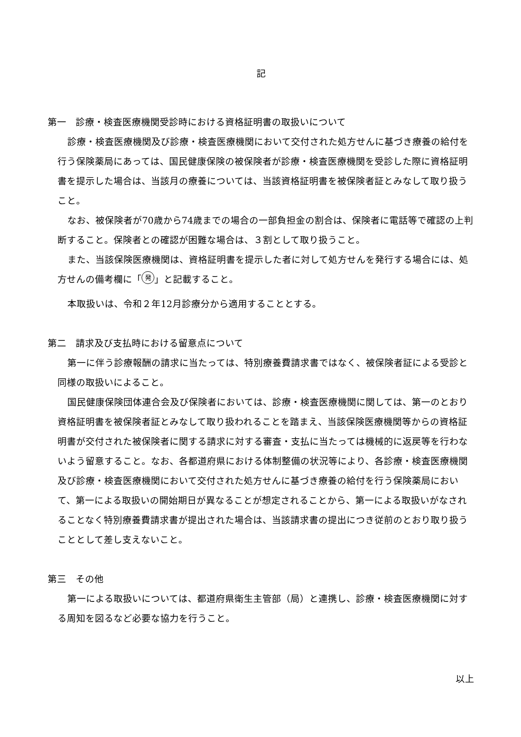記
第一　診療・検査医療機関受診時における資格証明書の取扱いについて
診療・検査医療機関及び診療・検査医療機関において交付された処方せんに基づき療養の給付を行う保険薬局にあっては、国民健康保険の被保険者が診療・検査医療機関を受診した際に資格証明書を提示した場合は、当該月の療養については、当該資格証明書を被保険者証とみなして取り扱うこと。
なお、被保険者が70歳から74歳までの場合の一部負担金の割合は、保険者に電話等で確認の上判断すること。保険者との確認が困難な場合は、３割として取り扱うこと。
また、当該保険医療機関は、資格証明書を提示した者に対して処方せんを発行する場合には、処方せんの備考欄に「 発 」と記載すること。
本取扱いは、令和２年12月診療分から適用することとする。
第二　請求及び支払時における留意点について
第一に伴う診療報酬の請求に当たっては、特別療養費請求書ではなく、被保険者証による受診と同様の取扱いによること。
国民健康保険団体連合会及び保険者においては、診療・検査医療機関に関しては、第一のとおり資格証明書を被保険者証とみなして取り扱われることを踏まえ、当該保険医療機関等からの資格証明書が交付された被保険者に関する請求に対する審査・支払に当たっては機械的に返戻等を行わないよう留意すること。なお、各都道府県における体制整備の状況等により、各診療・検査医療機関及び診療・検査医療機関において交付された処方せんに基づき療養の給付を行う保険薬局において、第一による取扱いの開始期日が異なることが想定されることから、第一による取扱いがなされることなく特別療養費請求書が提出された場合は、当該請求書の提出につき従前のとおり取り扱うこととして差し支えないこと。
第三　その他
第一による取扱いについては、都道府県衛生主管部（局）と連携し、診療・検査医療機関に対する周知を図るなど必要な協力を行うこと。
以上